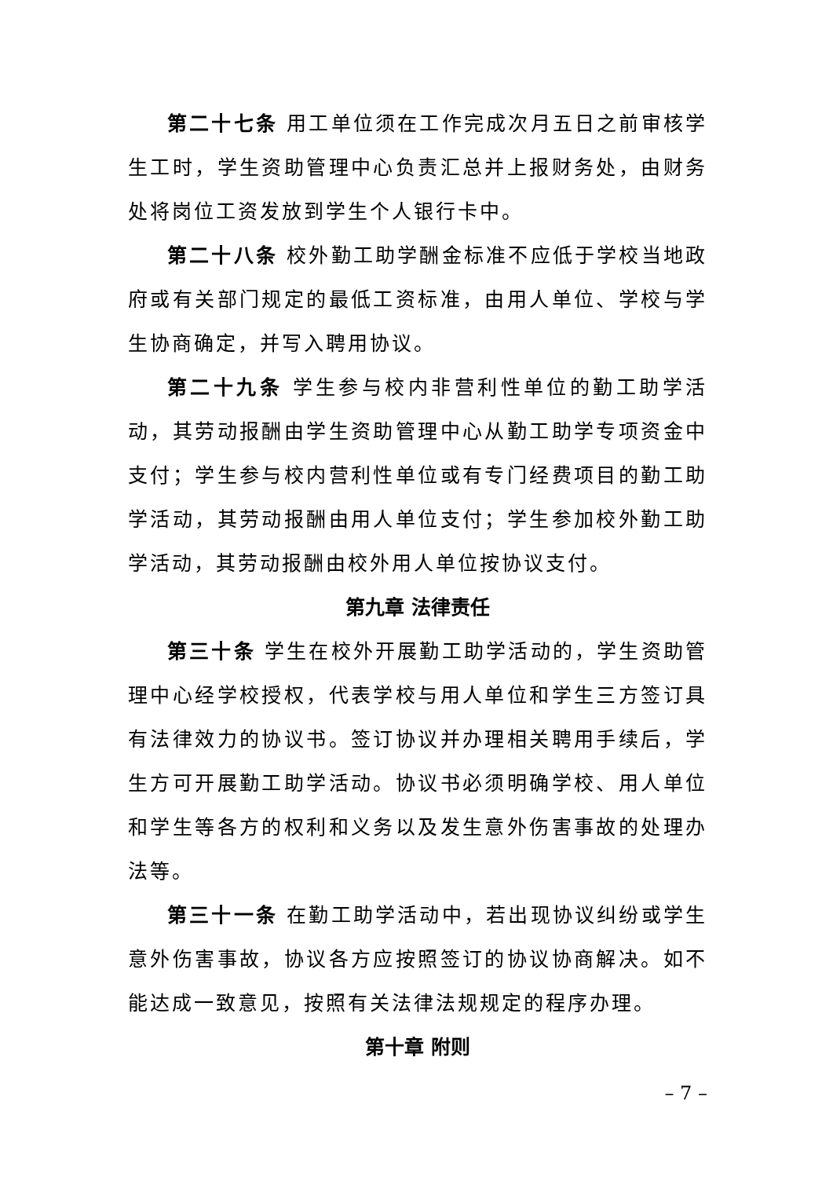第二十七条 用工单位须在工作完成次月五日之前审核学生工时，学生资助管理中心负责汇总并上报财务处，由财务处将岗位工资发放到学生个人银行卡中。
第二十八条 校外勤工助学酬金标准不应低于学校当地政府或有关部门规定的最低工资标准，由用人单位、学校与学生协商确定，并写入聘用协议。
第二十九条 学生参与校内非营利性单位的勤工助学活动，其劳动报酬由学生资助管理中心从勤工助学专项资金中支付；学生参与校内营利性单位或有专门经费项目的勤工助学活动，其劳动报酬由用人单位支付；学生参加校外勤工助学活动，其劳动报酬由校外用人单位按协议支付。
第九章 法律责任
第三十条 学生在校外开展勤工助学活动的，学生资助管理中心经学校授权，代表学校与用人单位和学生三方签订具有法律效力的协议书。签订协议并办理相关聘用手续后，学生方可开展勤工助学活动。协议书必须明确学校、用人单位和学生等各方的权利和义务以及发生意外伤害事故的处理办法等。
第三十一条 在勤工助学活动中，若出现协议纠纷或学生意外伤害事故，协议各方应按照签订的协议协商解决。如不能达成一致意见，按照有关法律法规规定的程序办理。
第十章 附则
– 7 –